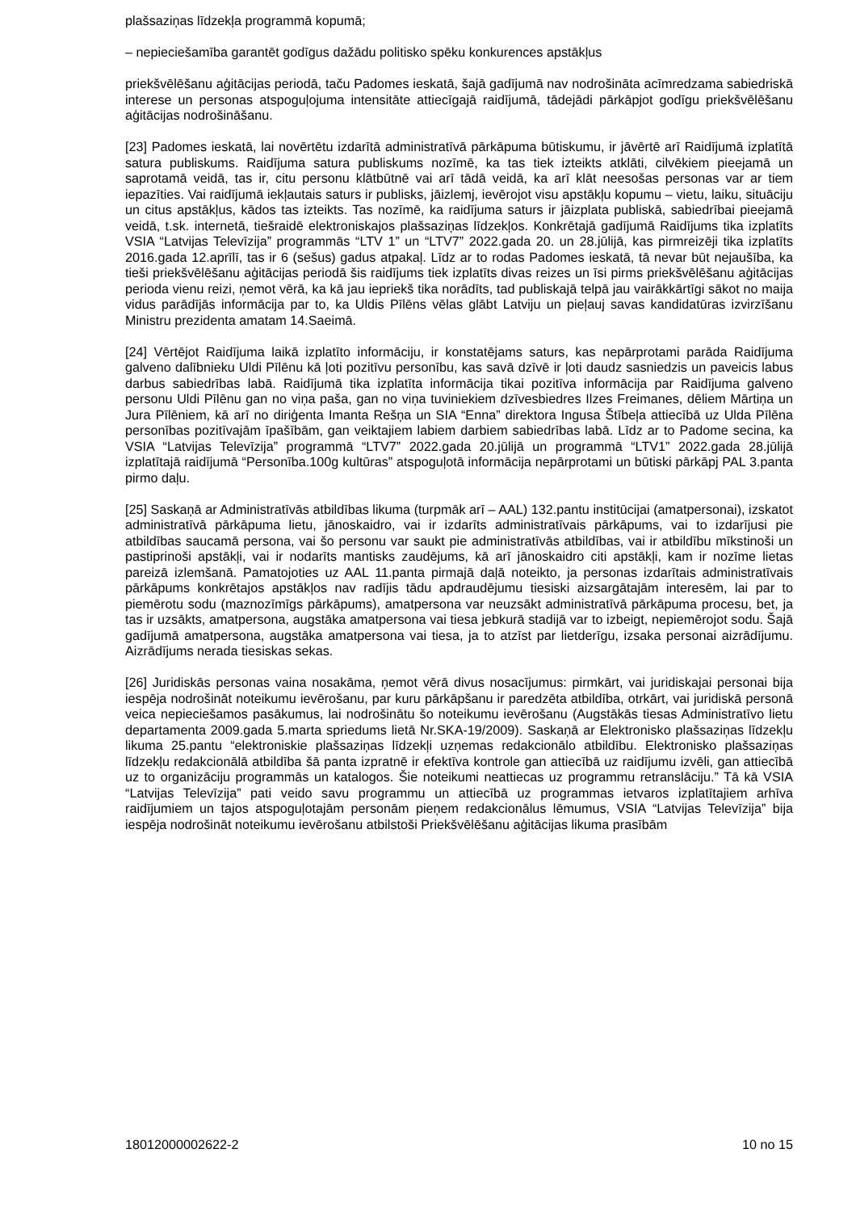plašsaziņas līdzekļa programmā kopumā;
– nepieciešamība garantēt godīgus dažādu politisko spēku konkurences apstākļus
priekšvēlēšanu aģitācijas periodā, taču Padomes ieskatā, šajā gadījumā nav nodrošināta acīmredzama sabiedriskā interese un personas atspoguļojuma intensitāte attiecīgajā raidījumā, tādejādi pārkāpjot godīgu priekšvēlēšanu aģitācijas nodrošināšanu.
[23] Padomes ieskatā, lai novērtētu izdarītā administratīvā pārkāpuma būtiskumu, ir jāvērtē arī Raidījumā izplatītā satura publiskums. Raidījuma satura publiskums nozīmē, ka tas tiek izteikts atklāti, cilvēkiem pieejamā un saprotamā veidā, tas ir, citu personu klātbūtnē vai arī tādā veidā, ka arī klāt neesošas personas var ar tiem iepazīties. Vai raidījumā iekļautais saturs ir publisks, jāizlemj, ievērojot visu apstākļu kopumu – vietu, laiku, situāciju un citus apstākļus, kādos tas izteikts. Tas nozīmē, ka raidījuma saturs ir jāizplata publiskā, sabiedrībai pieejamā veidā, t.sk. internetā, tiešraidē elektroniskajos plašsaziņas līdzekļos. Konkrētajā gadījumā Raidījums tika izplatīts VSIA “Latvijas Televīzija” programmās “LTV 1” un “LTV7” 2022.gada 20. un 28.jūlijā, kas pirmreizēji tika izplatīts 2016.gada 12.aprīlī, tas ir 6 (sešus) gadus atpakaļ. Līdz ar to rodas Padomes ieskatā, tā nevar būt nejaušība, ka tieši priekšvēlēšanu aģitācijas periodā šis raidījums tiek izplatīts divas reizes un īsi pirms priekšvēlēšanu aģitācijas perioda vienu reizi, ņemot vērā, ka kā jau iepriekš tika norādīts, tad publiskajā telpā jau vairākkārtīgi sākot no maija vidus parādījās informācija par to, ka Uldis Pīlēns vēlas glābt Latviju un pieļauj savas kandidatūras izvirzīšanu Ministru prezidenta amatam 14.Saeimā.
[24] Vērtējot Raidījuma laikā izplatīto informāciju, ir konstatējams saturs, kas nepārprotami parāda Raidījuma galveno dalībnieku Uldi Pīlēnu kā ļoti pozitīvu personību, kas savā dzīvē ir ļoti daudz sasniedzis un paveicis labus darbus sabiedrības labā. Raidījumā tika izplatīta informācija tikai pozitīva informācija par Raidījuma galveno personu Uldi Pīlēnu gan no viņa paša, gan no viņa tuviniekiem dzīvesbiedres Ilzes Freimanes, dēliem Mārtiņa un Jura Pīlēniem, kā arī no diriģenta Imanta Rešņa un SIA “Enna” direktora Ingusa Štībeļa attiecībā uz Ulda Pīlēna personības pozitīvajām īpašībām, gan veiktajiem labiem darbiem sabiedrības labā. Līdz ar to Padome secina, ka VSIA “Latvijas Televīzija” programmā “LTV7” 2022.gada 20.jūlijā un programmā “LTV1” 2022.gada 28.jūlijā izplatītajā raidījumā “Personība.100g kultūras” atspoguļotā informācija nepārprotami un būtiski pārkāpj PAL 3.panta pirmo daļu.
[25] Saskaņā ar Administratīvās atbildības likuma (turpmāk arī – AAL) 132.pantu institūcijai (amatpersonai), izskatot administratīvā pārkāpuma lietu, jānoskaidro, vai ir izdarīts administratīvais pārkāpums, vai to izdarījusi pie atbildības saucamā persona, vai šo personu var saukt pie administratīvās atbildības, vai ir atbildību mīkstinoši un pastiprinoši apstākļi, vai ir nodarīts mantisks zaudējums, kā arī jānoskaidro citi apstākļi, kam ir nozīme lietas pareizā izlemšanā. Pamatojoties uz AAL 11.panta pirmajā daļā noteikto, ja personas izdarītais administratīvais pārkāpums konkrētajos apstākļos nav radījis tādu apdraudējumu tiesiski aizsargātajām interesēm, lai par to piemērotu sodu (maznozīmīgs pārkāpums), amatpersona var neuzsākt administratīvā pārkāpuma procesu, bet, ja tas ir uzsākts, amatpersona, augstāka amatpersona vai tiesa jebkurā stadijā var to izbeigt, nepiemērojot sodu. Šajā gadījumā amatpersona, augstāka amatpersona vai tiesa, ja to atzīst par lietderīgu, izsaka personai aizrādījumu. Aizrādījums nerada tiesiskas sekas.
[26] Juridiskās personas vaina nosakāma, ņemot vērā divus nosacījumus: pirmkārt, vai juridiskajai personai bija iespēja nodrošināt noteikumu ievērošanu, par kuru pārkāpšanu ir paredzēta atbildība, otrkārt, vai juridiskā personā veica nepieciešamos pasākumus, lai nodrošinātu šo noteikumu ievērošanu (Augstākās tiesas Administratīvo lietu departamenta 2009.gada 5.marta spriedums lietā Nr.SKA-19/2009). Saskaņā ar Elektronisko plašsaziņas līdzekļu likuma 25.pantu “elektroniskie plašsaziņas līdzekļi uzņemas redakcionālo atbildību. Elektronisko plašsaziņas līdzekļu redakcionālā atbildība šā panta izpratnē ir efektīva kontrole gan attiecībā uz raidījumu izvēli, gan attiecībā uz to organizāciju programmās un katalogos. Šie noteikumi neattiecas uz programmu retranslāciju.” Tā kā VSIA “Latvijas Televīzija” pati veido savu programmu un attiecībā uz programmas ietvaros izplatītajiem arhīva raidījumiem un tajos atspoguļotajām personām pieņem redakcionālus lēmumus, VSIA “Latvijas Televīzija” bija iespēja nodrošināt noteikumu ievērošanu atbilstoši Priekšvēlēšanu aģitācijas likuma prasībām
18012000002622-2 10 no 15